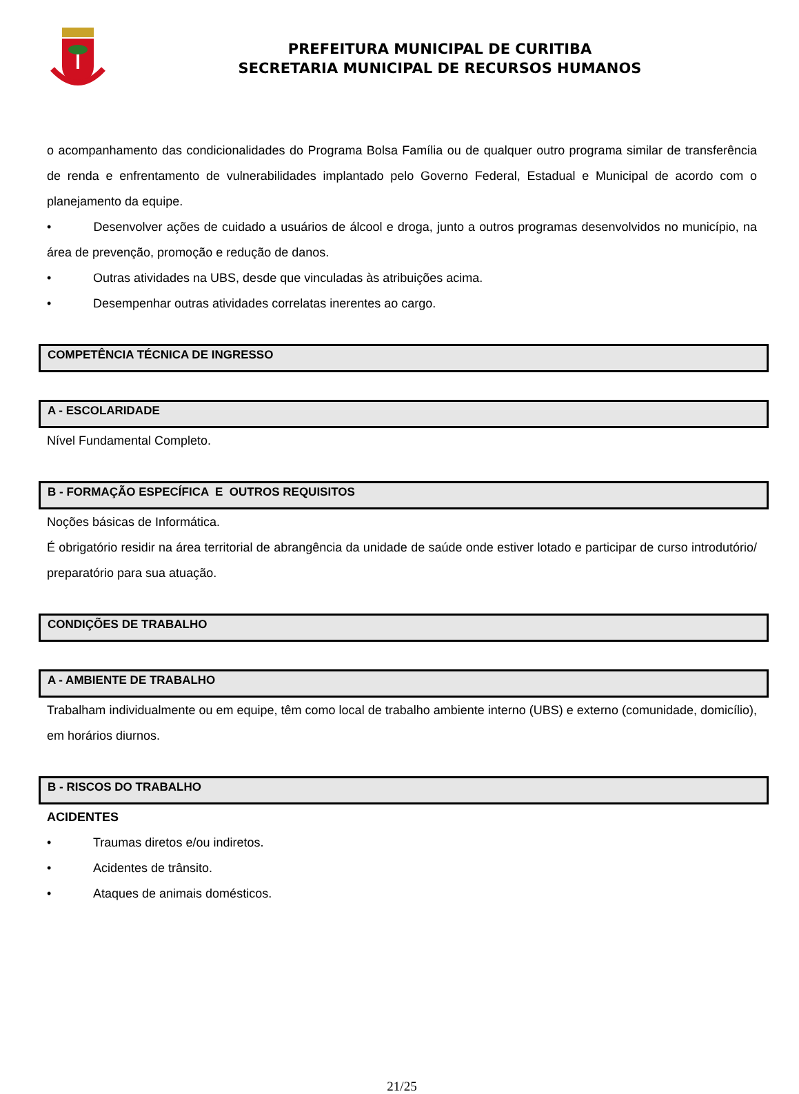PREFEITURA MUNICIPAL DE CURITIBA
SECRETARIA MUNICIPAL DE RECURSOS HUMANOS
o acompanhamento das condicionalidades do Programa Bolsa Família ou de qualquer outro programa similar de transferência de renda e enfrentamento de vulnerabilidades implantado pelo Governo Federal, Estadual e Municipal de acordo com o planejamento da equipe.
• Desenvolver ações de cuidado a usuários de álcool e droga, junto a outros programas desenvolvidos no município, na área de prevenção, promoção e redução de danos.
• Outras atividades na UBS, desde que vinculadas às atribuições acima.
• Desempenhar outras atividades correlatas inerentes ao cargo.
COMPETÊNCIA TÉCNICA DE INGRESSO
A - ESCOLARIDADE
Nível Fundamental Completo.
B - FORMAÇÃO ESPECÍFICA E OUTROS REQUISITOS
Noções básicas de Informática.
É obrigatório residir na área territorial de abrangência da unidade de saúde onde estiver lotado e participar de curso introdutório/ preparatório para sua atuação.
CONDIÇÕES DE TRABALHO
A - AMBIENTE DE TRABALHO
Trabalham individualmente ou em equipe, têm como local de trabalho ambiente interno (UBS) e externo (comunidade, domicílio), em horários diurnos.
B - RISCOS DO TRABALHO
ACIDENTES
• Traumas diretos e/ou indiretos.
• Acidentes de trânsito.
• Ataques de animais domésticos.
21/25